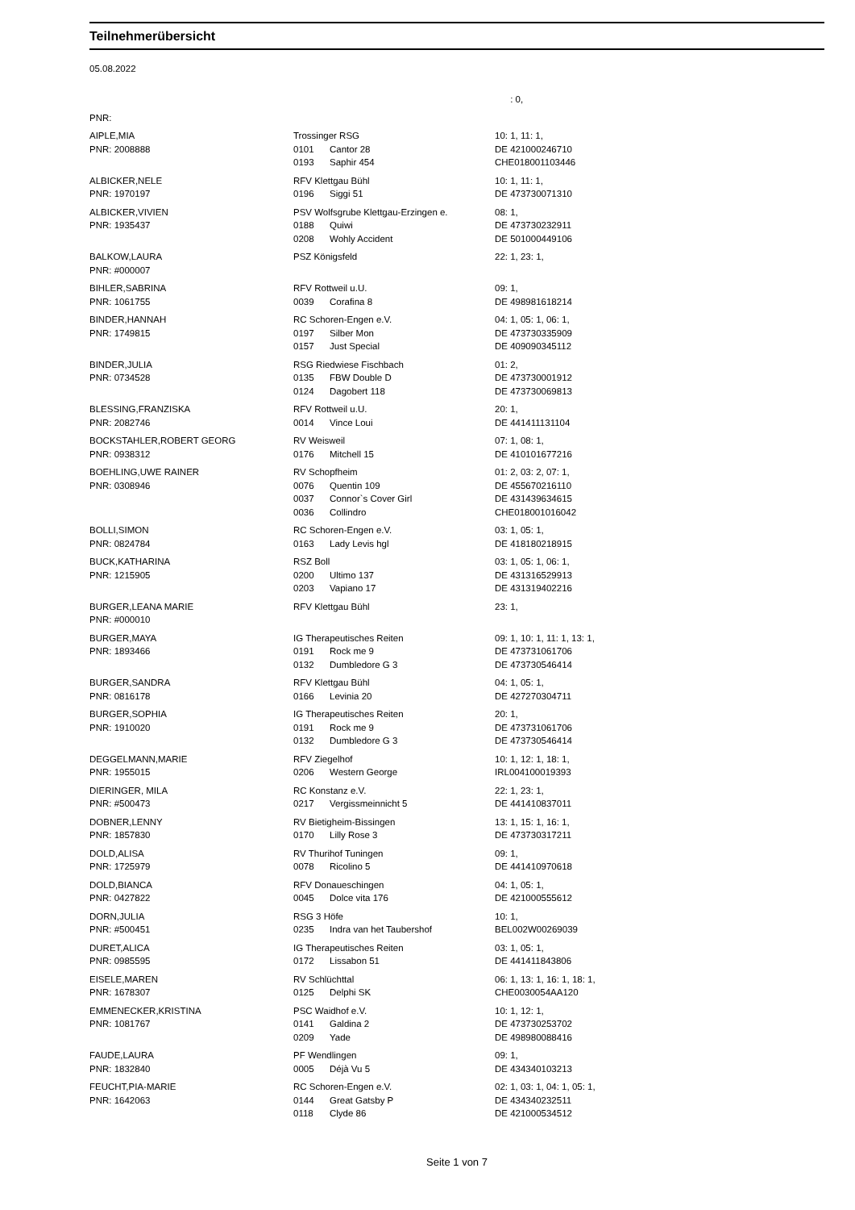Teilnehmerübersicht
05.08.2022
| | | | : 0, |
| PNR: | | | |
| AIPLE,MIA | Trossinger RSG | | 10: 1, 11: 1, |
| PNR: 2008888 | 0101 | Cantor 28 | DE 421000246710 |
| | 0193 | Saphir 454 | CHE018001103446 |
| ALBICKER,NELE | RFV Klettgau Bühl | | 10: 1, 11: 1, |
| PNR: 1970197 | 0196 | Siggi 51 | DE 473730071310 |
| ALBICKER,VIVIEN | PSV Wolfsgrube Klettgau-Erzingen e. | | 08: 1, |
| PNR: 1935437 | 0188 | Quiwi | DE 473730232911 |
| | 0208 | Wohly Accident | DE 501000449106 |
| BALKOW,LAURA | PSZ Königsfeld | | 22: 1, 23: 1, |
| PNR: #000007 | | | |
| BIHLER,SABRINA | RFV Rottweil u.U. | | 09: 1, |
| PNR: 1061755 | 0039 | Corafina 8 | DE 498981618214 |
| BINDER,HANNAH | RC Schoren-Engen e.V. | | 04: 1, 05: 1, 06: 1, |
| PNR: 1749815 | 0197 | Silber Mon | DE 473730335909 |
| | 0157 | Just Special | DE 409090345112 |
| BINDER,JULIA | RSG Riedwiese Fischbach | | 01: 2, |
| PNR: 0734528 | 0135 | FBW Double D | DE 473730001912 |
| | 0124 | Dagobert 118 | DE 473730069813 |
| BLESSING,FRANZISKA | RFV Rottweil u.U. | | 20: 1, |
| PNR: 2082746 | 0014 | Vince Loui | DE 441411131104 |
| BOCKSTAHLER,ROBERT GEORG | RV Weisweil | | 07: 1, 08: 1, |
| PNR: 0938312 | 0176 | Mitchell 15 | DE 410101677216 |
| BOEHLING,UWE RAINER | RV Schopfheim | | 01: 2, 03: 2, 07: 1, |
| PNR: 0308946 | 0076 | Quentin 109 | DE 455670216110 |
| | 0037 | Connor`s Cover Girl | DE 431439634615 |
| | 0036 | Collindro | CHE018001016042 |
| BOLLI,SIMON | RC Schoren-Engen e.V. | | 03: 1, 05: 1, |
| PNR: 0824784 | 0163 | Lady Levis hgl | DE 418180218915 |
| BUCK,KATHARINA | RSZ Boll | | 03: 1, 05: 1, 06: 1, |
| PNR: 1215905 | 0200 | Ultimo 137 | DE 431316529913 |
| | 0203 | Vapiano 17 | DE 431319402216 |
| BURGER,LEANA MARIE | RFV Klettgau Bühl | | 23: 1, |
| PNR: #000010 | | | |
| BURGER,MAYA | IG Therapeutisches Reiten | | 09: 1, 10: 1, 11: 1, 13: 1, |
| PNR: 1893466 | 0191 | Rock me 9 | DE 473731061706 |
| | 0132 | Dumbledore G 3 | DE 473730546414 |
| BURGER,SANDRA | RFV Klettgau Bühl | | 04: 1, 05: 1, |
| PNR: 0816178 | 0166 | Levinia 20 | DE 427270304711 |
| BURGER,SOPHIA | IG Therapeutisches Reiten | | 20: 1, |
| PNR: 1910020 | 0191 | Rock me 9 | DE 473731061706 |
| | 0132 | Dumbledore G 3 | DE 473730546414 |
| DEGGELMANN,MARIE | RFV Ziegelhof | | 10: 1, 12: 1, 18: 1, |
| PNR: 1955015 | 0206 | Western George | IRL004100019393 |
| DIERINGER, MILA | RC Konstanz e.V. | | 22: 1, 23: 1, |
| PNR: #500473 | 0217 | Vergissmeinnicht 5 | DE 441410837011 |
| DOBNER,LENNY | RV Bietigheim-Bissingen | | 13: 1, 15: 1, 16: 1, |
| PNR: 1857830 | 0170 | Lilly Rose 3 | DE 473730317211 |
| DOLD,ALISA | RV Thurihof Tuningen | | 09: 1, |
| PNR: 1725979 | 0078 | Ricolino 5 | DE 441410970618 |
| DOLD,BIANCA | RFV Donaueschingen | | 04: 1, 05: 1, |
| PNR: 0427822 | 0045 | Dolce vita 176 | DE 421000555612 |
| DORN,JULIA | RSG 3 Höfe | | 10: 1, |
| PNR: #500451 | 0235 | Indra van het Taubershof | BEL002W00269039 |
| DURET,ALICA | IG Therapeutisches Reiten | | 03: 1, 05: 1, |
| PNR: 0985595 | 0172 | Lissabon 51 | DE 441411843806 |
| EISELE,MAREN | RV Schlüchttal | | 06: 1, 13: 1, 16: 1, 18: 1, |
| PNR: 1678307 | 0125 | Delphi SK | CHE0030054AA120 |
| EMMENECKER,KRISTINA | PSC Waidhof e.V. | | 10: 1, 12: 1, |
| PNR: 1081767 | 0141 | Galdina 2 | DE 473730253702 |
| | 0209 | Yade | DE 498980088416 |
| FAUDE,LAURA | PF Wendlingen | | 09: 1, |
| PNR: 1832840 | 0005 | Déjà Vu 5 | DE 434340103213 |
| FEUCHT,PIA-MARIE | RC Schoren-Engen e.V. | | 02: 1, 03: 1, 04: 1, 05: 1, |
| PNR: 1642063 | 0144 | Great Gatsby P | DE 434340232511 |
| | 0118 | Clyde 86 | DE 421000534512 |
Seite 1 von 7